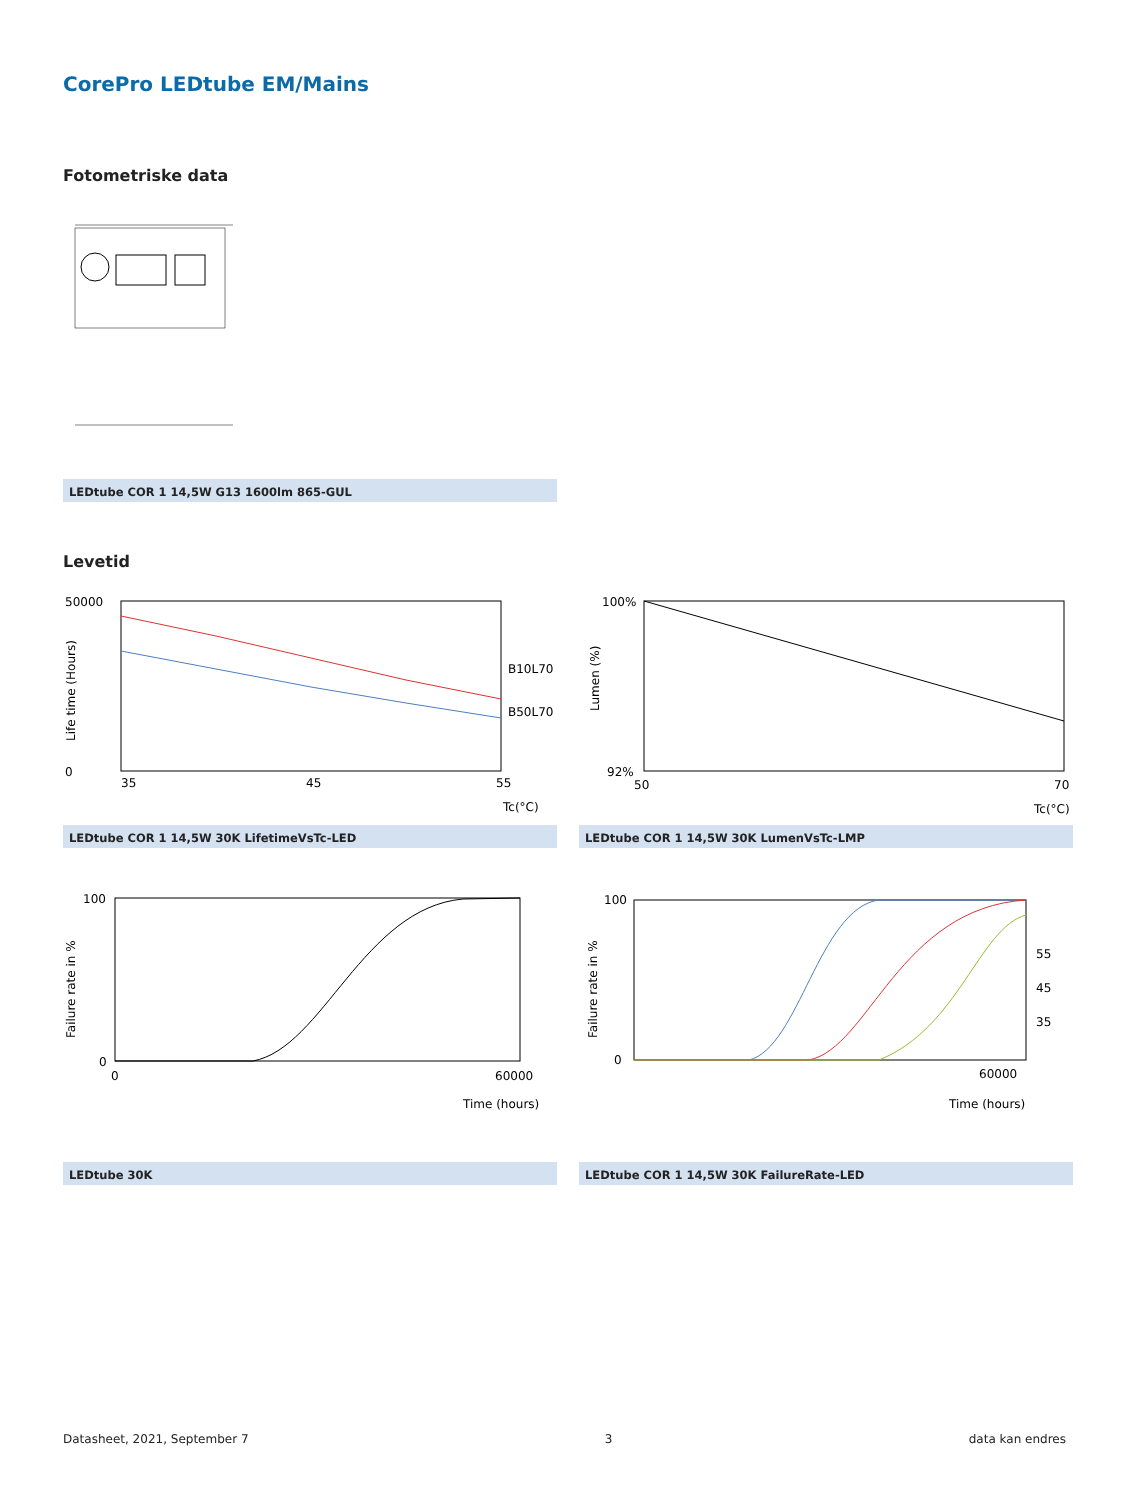CorePro LEDtube EM/Mains
Fotometriske data
LEDtube COR 1 14,5W G13 1600lm 865-GUL
Levetid
50000
0
35
45
55
B10L70
B50L70
Tc(°C)
Life time (Hours)
LEDtube COR 1 14,5W 30K LifetimeVsTc-LED
100%
92%
50
70
Tc(°C)
Lumen (%)
LEDtube COR 1 14,5W 30K LumenVsTc-LMP
100
0
0
60000
Time (hours)
Failure rate in %
LEDtube 30K
100
0
55
45
35
60000
Time (hours)
Failure rate in %
LEDtube COR 1 14,5W 30K FailureRate-LED
Datasheet, 2021, September 7 3 data kan endres